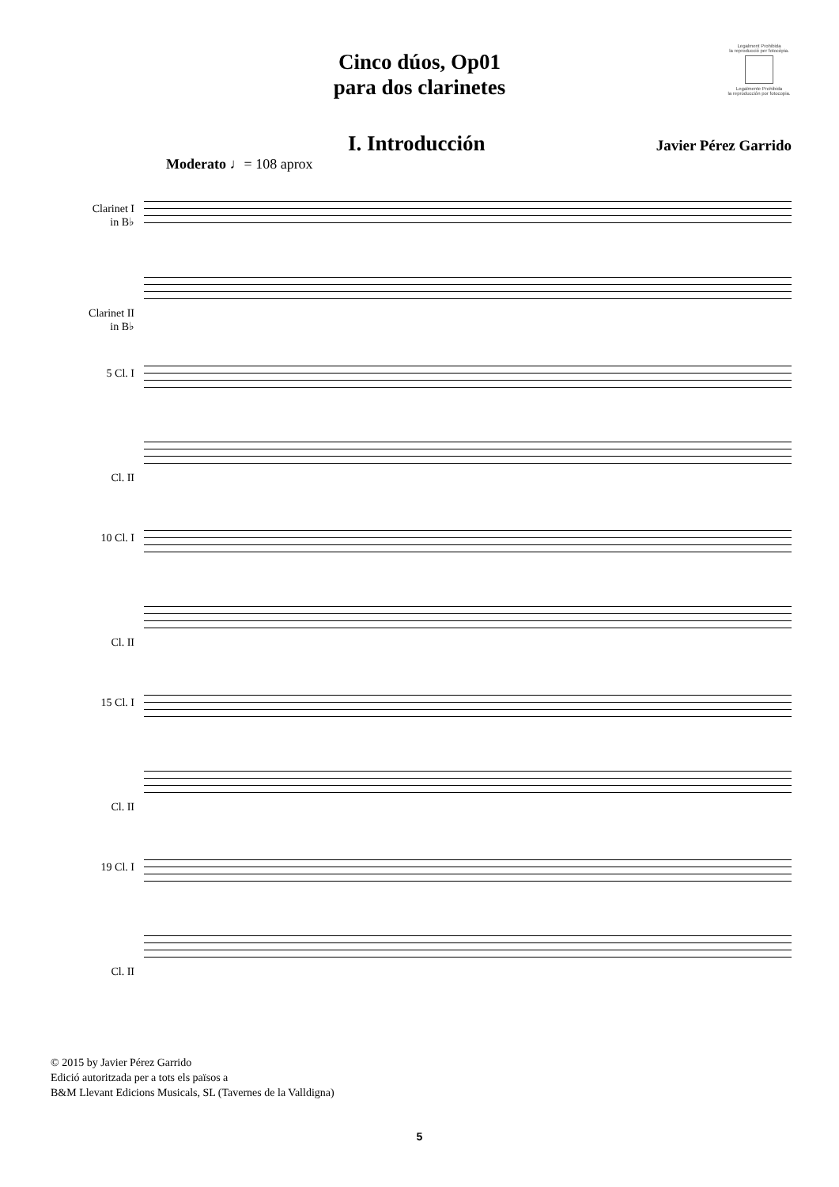Cinco dúos, Op01
para dos clarinetes
Legalment Prohibida
la reproducció per fotocòpia.
Legalmente Prohibida
la reproducción por fotocopia.
I. Introducción
Javier Pérez Garrido
Moderato ♩= 108 aprox
Clarinet I
in B♭
Clarinet II
in B♭
5 Cl. I
Cl. II
10 Cl. I
Cl. II
15 Cl. I
Cl. II
19 Cl. I
Cl. II
© 2015 by Javier Pérez Garrido
Edició autoritzada per a tots els països a
B&M Llevant Edicions Musicals, SL (Tavernes de la Valldigna)
5